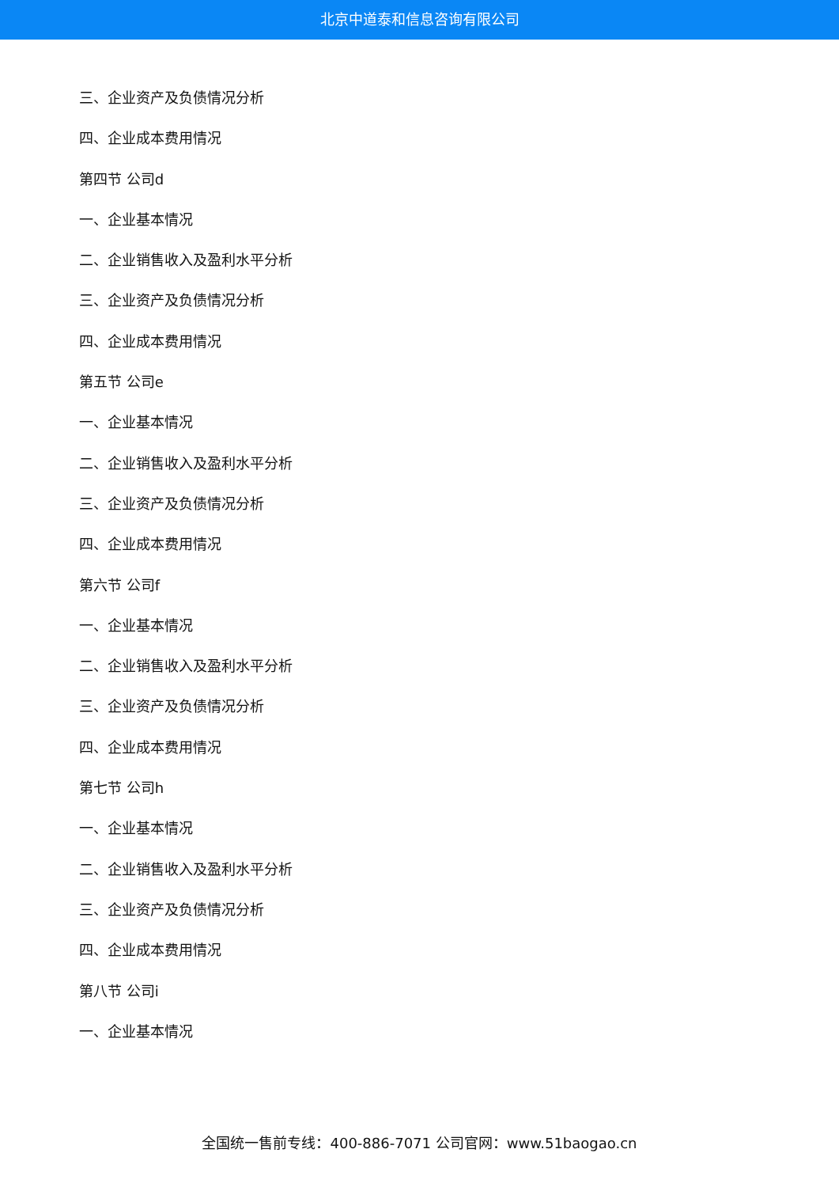北京中道泰和信息咨询有限公司
三、企业资产及负债情况分析
四、企业成本费用情况
第四节 公司d
一、企业基本情况
二、企业销售收入及盈利水平分析
三、企业资产及负债情况分析
四、企业成本费用情况
第五节 公司e
一、企业基本情况
二、企业销售收入及盈利水平分析
三、企业资产及负债情况分析
四、企业成本费用情况
第六节 公司f
一、企业基本情况
二、企业销售收入及盈利水平分析
三、企业资产及负债情况分析
四、企业成本费用情况
第七节 公司h
一、企业基本情况
二、企业销售收入及盈利水平分析
三、企业资产及负债情况分析
四、企业成本费用情况
第八节 公司i
一、企业基本情况
全国统一售前专线：400-886-7071 公司官网：www.51baogao.cn